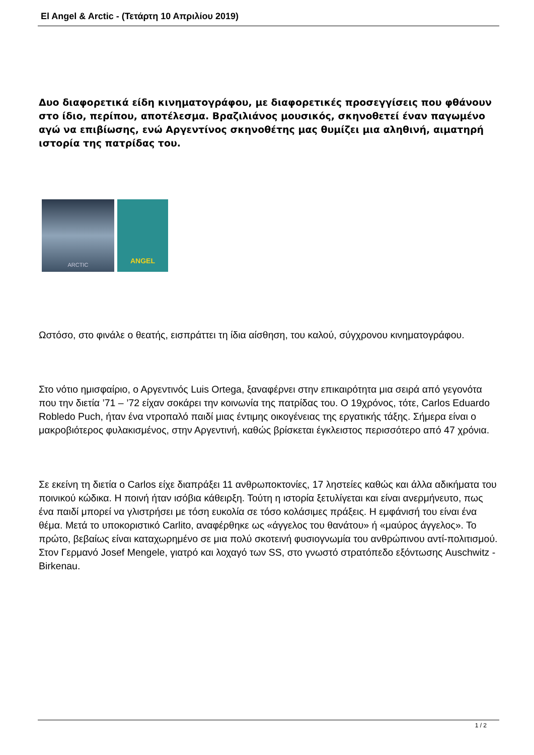El Angel & Arctic - (Τετάρτη 10 Απριλίου 2019)
Δυο διαφορετικά είδη κινηματογράφου, με διαφορετικές προσεγγίσεις που φθάνουν στο ίδιο, περίπου, αποτέλεσμα. Βραζιλιάνος μουσικός, σκηνοθετεί έναν παγωμένο αγώ να επιβίωσης, ενώ Αργεντίνος σκηνοθέτης μας θυμίζει μια αληθινή, αιματηρή ιστορία της πατρίδας του.
ARCTIC
ANGEL
Ωστόσο, στο φινάλε ο θεατής, εισπράττει τη ίδια αίσθηση, του καλού, σύγχρονου κινηματογράφου.
Στο νότιο ημισφαίριο, ο Αργεντινός Luis Ortega, ξαναφέρνει στην επικαιρότητα μια σειρά από γεγονότα που την διετία ’71 – ’72 είχαν σοκάρει την κοινωνία της πατρίδας του. Ο 19χρόνος, τότε, Carlos Eduardo Robledo Puch, ήταν ένα ντροπαλό παιδί μιας έντιμης οικογένειας της εργατικής τάξης. Σήμερα είναι ο μακροβιότερος φυλακισμένος, στην Αργεντινή, καθώς βρίσκεται έγκλειστος περισσότερο από 47 χρόνια.
Σε εκείνη τη διετία ο Carlos είχε διαπράξει 11 ανθρωποκτονίες, 17 ληστείες καθώς και άλλα αδικήματα του ποινικού κώδικα. Η ποινή ήταν ισόβια κάθειρξη. Τούτη η ιστορία ξετυλίγεται και είναι ανερμήνευτο, πως ένα παιδί μπορεί να γλιστρήσει με τόση ευκολία σε τόσο κολάσιμες πράξεις. Η εμφάνισή του είναι ένα θέμα. Μετά το υποκοριστικό Carlito, αναφέρθηκε ως «άγγελος του θανάτου» ή «μαύρος άγγελος». Το πρώτο, βεβαίως είναι καταχωρημένο σε μια πολύ σκοτεινή φυσιογνωμία του ανθρώπινου αντί-πολιτισμού. Στον Γερμανό Josef Mengele, γιατρό και λοχαγό των SS, στο γνωστό στρατόπεδο εξόντωσης Auschwitz - Birkenau.
1 / 2